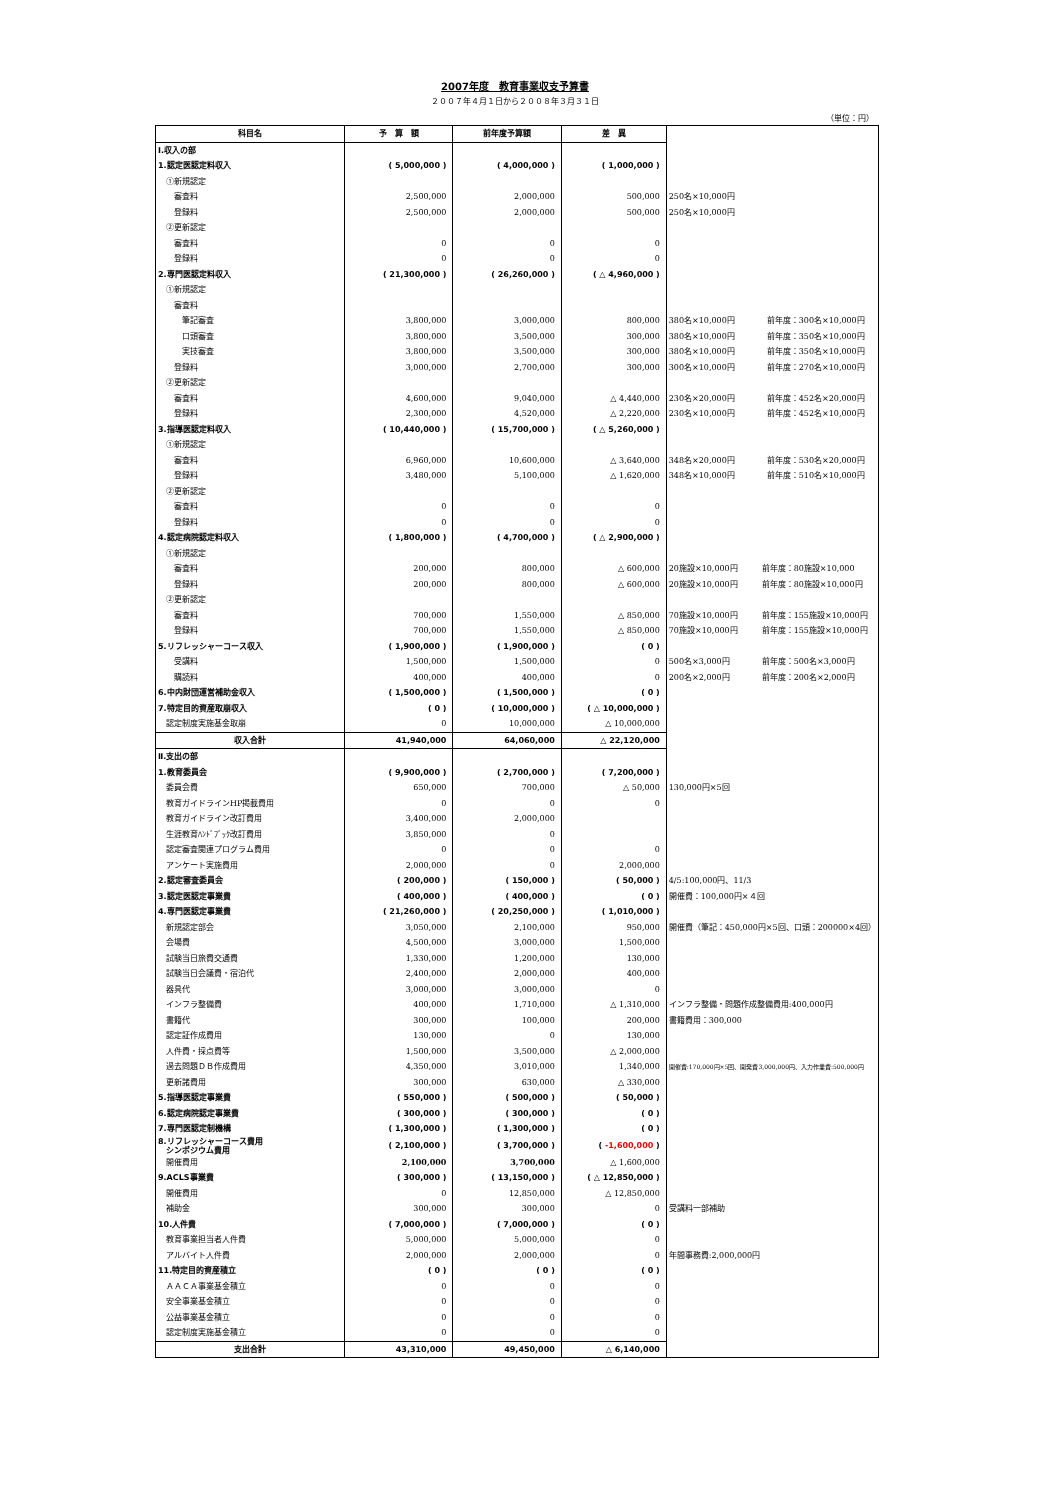2007年度　教育事業収支予算書
２００７年４月１日から２００８年３月３１日
（単位：円）
| 科目名 | 予 算 額 | 前年度予算額 | 差 異 | |
| --- | --- | --- | --- | --- |
| Ⅰ.収入の部 | | | | |
| 1.認定医認定料収入 | ( 5,000,000 ) | ( 4,000,000 ) | ( 1,000,000 ) | |
| ①新規認定 | | | | |
| 審査料 | 2,500,000 | 2,000,000 | 500,000 | 250名×10,000円 |
| 登録料 | 2,500,000 | 2,000,000 | 500,000 | 250名×10,000円 |
| ②更新認定 | | | | |
| 審査料 | 0 | 0 | 0 | |
| 登録料 | 0 | 0 | 0 | |
| 2.専門医認定料収入 | ( 21,300,000 ) | ( 26,260,000 ) | ( △ 4,960,000 ) | |
| ①新規認定 | | | | |
| 審査料 | | | | |
| 筆記審査 | 3,800,000 | 3,000,000 | 800,000 | 380名×10,000円 前年度：300名×10,000円 |
| 口頭審査 | 3,800,000 | 3,500,000 | 300,000 | 380名×10,000円 前年度：350名×10,000円 |
| 実技審査 | 3,800,000 | 3,500,000 | 300,000 | 380名×10,000円 前年度：350名×10,000円 |
| 登録料 | 3,000,000 | 2,700,000 | 300,000 | 300名×10,000円 前年度：270名×10,000円 |
| ②更新認定 | | | | |
| 審査料 | 4,600,000 | 9,040,000 | △ 4,440,000 | 230名×20,000円 前年度：452名×20,000円 |
| 登録料 | 2,300,000 | 4,520,000 | △ 2,220,000 | 230名×10,000円 前年度：452名×10,000円 |
| 3.指導医認定料収入 | ( 10,440,000 ) | ( 15,700,000 ) | ( △ 5,260,000 ) | |
| ①新規認定 | | | | |
| 審査料 | 6,960,000 | 10,600,000 | △ 3,640,000 | 348名×20,000円 前年度：530名×20,000円 |
| 登録料 | 3,480,000 | 5,100,000 | △ 1,620,000 | 348名×10,000円 前年度：510名×10,000円 |
| ②更新認定 | | | | |
| 審査料 | 0 | 0 | 0 | |
| 登録料 | 0 | 0 | 0 | |
| 4.認定病院認定料収入 | ( 1,800,000 ) | ( 4,700,000 ) | ( △ 2,900,000 ) | |
| ①新規認定 | | | | |
| 審査料 | 200,000 | 800,000 | △ 600,000 | 20施設×10,000円 前年度：80施設×10,000 |
| 登録料 | 200,000 | 800,000 | △ 600,000 | 20施設×10,000円 前年度：80施設×10,000円 |
| ②更新認定 | | | | |
| 審査料 | 700,000 | 1,550,000 | △ 850,000 | 70施設×10,000円 前年度：155施設×10,000円 |
| 登録料 | 700,000 | 1,550,000 | △ 850,000 | 70施設×10,000円 前年度：155施設×10,000円 |
| 5.リフレッシャーコース収入 | ( 1,900,000 ) | ( 1,900,000 ) | ( 0 ) | |
| 受講料 | 1,500,000 | 1,500,000 | 0 | 500名×3,000円 前年度：500名×3,000円 |
| 購読料 | 400,000 | 400,000 | 0 | 200名×2,000円 前年度：200名×2,000円 |
| 6.中内財団運営補助金収入 | ( 1,500,000 ) | ( 1,500,000 ) | ( 0 ) | |
| 7.特定目的資産取崩収入 | ( 0 ) | ( 10,000,000 ) | ( △ 10,000,000 ) | |
| 認定制度実施基金取崩 | 0 | 10,000,000 | △ 10,000,000 | |
| 収入合計 | 41,940,000 | 64,060,000 | △ 22,120,000 | |
| Ⅱ.支出の部 | | | | |
| 1.教育委員会 | ( 9,900,000 ) | ( 2,700,000 ) | ( 7,200,000 ) | |
| 委員会費 | 650,000 | 700,000 | △ 50,000 | 130,000円×5回 |
| 教育ガイドラインHP掲載費用 | 0 | 0 | 0 | |
| 教育ガイドライン改訂費用 | 3,400,000 | 2,000,000 | | |
| 生涯教育ﾊﾝﾄﾞﾌﾞｯｸ改訂費用 | 3,850,000 | 0 | | |
| 認定審査関連プログラム費用 | 0 | 0 | 0 | |
| アンケート実施費用 | 2,000,000 | 0 | 2,000,000 | |
| 2.認定審査委員会 | ( 200,000 ) | ( 150,000 ) | ( 50,000 ) | 4/5:100,000円、11/3 |
| 3.認定医認定事業費 | ( 400,000 ) | ( 400,000 ) | ( 0 ) | 開催費：100,000円×４回 |
| 4.専門医認定事業費 | ( 21,260,000 ) | ( 20,250,000 ) | ( 1,010,000 ) | |
| 新規認定部会 | 3,050,000 | 2,100,000 | 950,000 | 開催費（筆記：450,000円×5回、口頭：200000×4回） |
| 会場費 | 4,500,000 | 3,000,000 | 1,500,000 | |
| 試験当日旅費交通費 | 1,330,000 | 1,200,000 | 130,000 | |
| 試験当日会議費・宿泊代 | 2,400,000 | 2,000,000 | 400,000 | |
| 器具代 | 3,000,000 | 3,000,000 | 0 | |
| インフラ整備費 | 400,000 | 1,710,000 | △ 1,310,000 | インフラ整備・問題作成整備費用:400,000円 |
| 書籍代 | 300,000 | 100,000 | 200,000 | 書籍費用：300,000 |
| 認定証作成費用 | 130,000 | 0 | 130,000 | |
| 人件費・採点費等 | 1,500,000 | 3,500,000 | △ 2,000,000 | |
| 過去問題ＤＢ作成費用 | 4,350,000 | 3,010,000 | 1,340,000 | 開催費:170,000円×5回、開発費3,000,000円、入力作業費:500,000円 |
| 更新諸費用 | 300,000 | 630,000 | △ 330,000 | |
| 5.指導医認定事業費 | ( 550,000 ) | ( 500,000 ) | ( 50,000 ) | |
| 6.認定病院認定事業費 | ( 300,000 ) | ( 300,000 ) | ( 0 ) | |
| 7.専門医認定制機構 | ( 1,300,000 ) | ( 1,300,000 ) | ( 0 ) | |
| 8.リフレッシャーコース費用 シンポジウム費用 | ( 2,100,000 ) | ( 3,700,000 ) | ( -1,600,000 ) | |
| 開催費用 | 2,100,000 | 3,700,000 | △ 1,600,000 | |
| 9.ACLS事業費 | ( 300,000 ) | ( 13,150,000 ) | ( △ 12,850,000 ) | |
| 開催費用 | 0 | 12,850,000 | △ 12,850,000 | |
| 補助金 | 300,000 | 300,000 | 0 | 受講料一部補助 |
| 10.人件費 | ( 7,000,000 ) | ( 7,000,000 ) | ( 0 ) | |
| 教育事業担当者人件費 | 5,000,000 | 5,000,000 | 0 | |
| アルバイト人件費 | 2,000,000 | 2,000,000 | 0 | 年間事務費:2,000,000円 |
| 11.特定目的資産積立 | ( 0 ) | ( 0 ) | ( 0 ) | |
| ＡＡＣＡ事業基金積立 | 0 | 0 | 0 | |
| 安全事業基金積立 | 0 | 0 | 0 | |
| 公益事業基金積立 | 0 | 0 | 0 | |
| 認定制度実施基金積立 | 0 | 0 | 0 | |
| 支出合計 | 43,310,000 | 49,450,000 | △ 6,140,000 | |